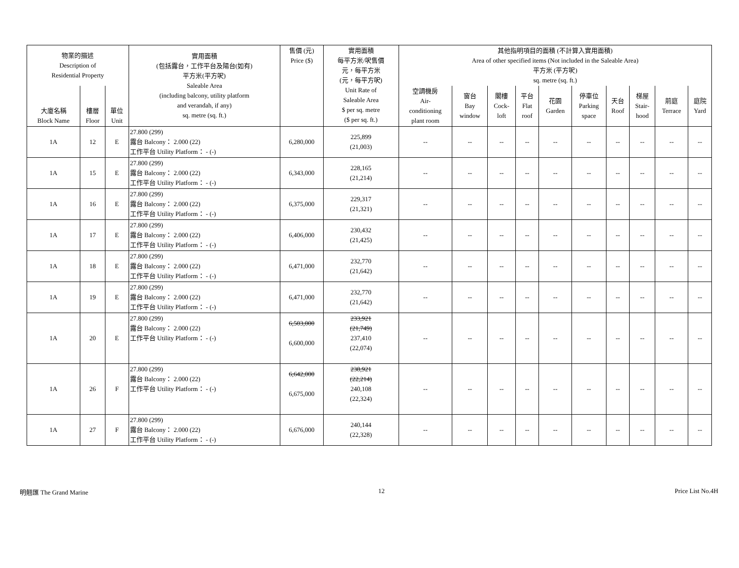| 物業的描述 Description of Residential Property | | | 實用面積 (包括露台，工作平台及陽台(如有) 平方米(平方呎) Saleable Area (including balcony, utility platform and verandah, if any) sq. metre (sq. ft.) | 售價 (元) Price ($) | 實用面積 每平方米/呎售價 元，每平方米 (元，每平方呎) Unit Rate of Saleable Area $ per sq. metre ($ per sq. ft.) | 其他指明項目的面積 (不計算入實用面積) Area of other specified items (Not included in the Saleable Area) 平方米 (平方呎) sq. metre (sq. ft.) | | | | | | | | | |
| --- | --- | --- | --- | --- | --- | --- | --- | --- | --- | --- | --- | --- | --- | --- | --- |
| 大廈名稱 Block Name | 樓層 Floor | 單位 Unit | | | | 空調機房 Air- conditioning plant room | 窗台 Bay window | 閣樓 Cock- loft | 平台 Flat roof | 花園 Garden | 停車位 Parking space | 天台 Roof | 梯屋 Stair- hood | 前庭 Terrace | 庭院 Yard |
| 1A | 12 | E | 27.800 (299) 露台 Balcony： 2.000 (22) 工作平台 Utility Platform： - (-) | 6,280,000 | 225,899 (21,003) | -- | -- | -- | -- | -- | -- | -- | -- | -- | -- |
| 1A | 15 | E | 27.800 (299) 露台 Balcony： 2.000 (22) 工作平台 Utility Platform： - (-) | 6,343,000 | 228,165 (21,214) | -- | -- | -- | -- | -- | -- | -- | -- | -- | -- |
| 1A | 16 | E | 27.800 (299) 露台 Balcony： 2.000 (22) 工作平台 Utility Platform： - (-) | 6,375,000 | 229,317 (21,321) | -- | -- | -- | -- | -- | -- | -- | -- | -- | -- |
| 1A | 17 | E | 27.800 (299) 露台 Balcony： 2.000 (22) 工作平台 Utility Platform： - (-) | 6,406,000 | 230,432 (21,425) | -- | -- | -- | -- | -- | -- | -- | -- | -- | -- |
| 1A | 18 | E | 27.800 (299) 露台 Balcony： 2.000 (22) 工作平台 Utility Platform： - (-) | 6,471,000 | 232,770 (21,642) | -- | -- | -- | -- | -- | -- | -- | -- | -- | -- |
| 1A | 19 | E | 27.800 (299) 露台 Balcony： 2.000 (22) 工作平台 Utility Platform： - (-) | 6,471,000 | 232,770 (21,642) | -- | -- | -- | -- | -- | -- | -- | -- | -- | -- |
| 1A | 20 | E | 27.800 (299) 露台 Balcony： 2.000 (22) 工作平台 Utility Platform： - (-) | 6,503,000 6,600,000 | 233,921 (21,749) 237,410 (22,074) | -- | -- | -- | -- | -- | -- | -- | -- | -- | -- |
| 1A | 26 | F | 27.800 (299) 露台 Balcony： 2.000 (22) 工作平台 Utility Platform： - (-) | 6,642,000 6,675,000 | 238,921 (22,214) 240,108 (22,324) | -- | -- | -- | -- | -- | -- | -- | -- | -- | -- |
| 1A | 27 | F | 27.800 (299) 露台 Balcony： 2.000 (22) 工作平台 Utility Platform： - (-) | 6,676,000 | 240,144 (22,328) | -- | -- | -- | -- | -- | -- | -- | -- | -- | -- |
明翹匯 The Grand Marine 12 Price List No.4H